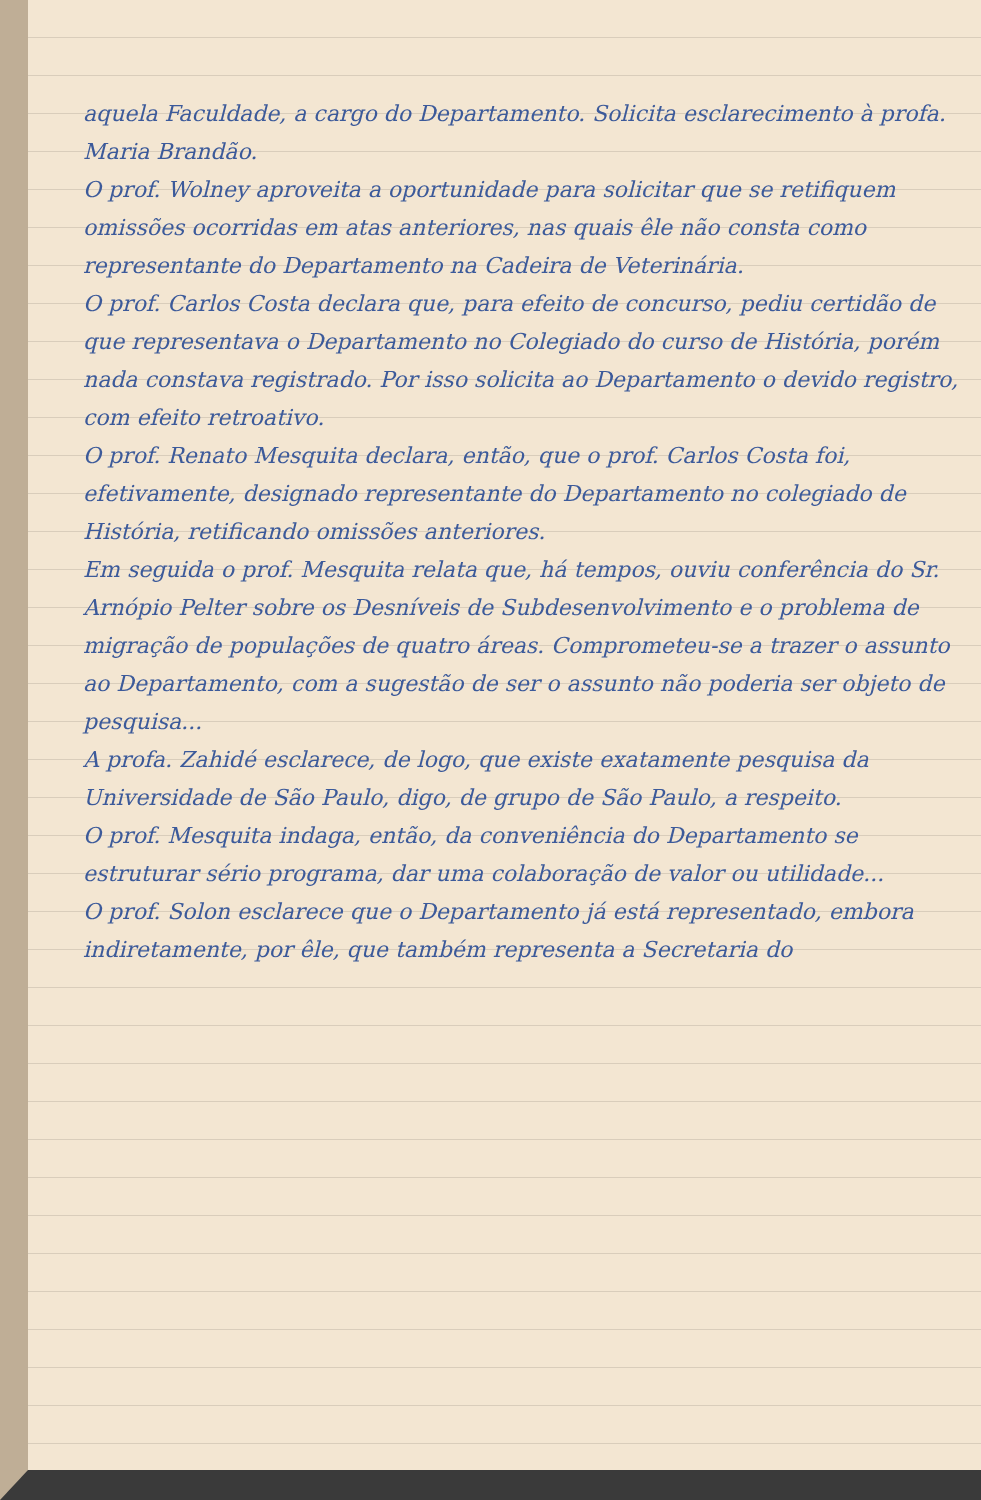aquela Faculdade, a cargo do Departamento. Solicita esclarecimento à profa. Maria Brandão.
O prof. Wolney aproveita a oportunidade para solicitar que se retifiquem omissões ocorridas em atas anteriores, nas quais êle não consta como representante do Departamento na Cadeira de Veterinária.
O prof. Carlos Costa declara que, para efeito de concurso, pediu certidão de que representava o Departamento no Colegiado do curso de História, porém nada constava registrado. Por isso solicita ao Departamento o devido registro, com efeito retroativo.
O prof. Renato Mesquita declara, então, que o prof. Carlos Costa foi, efetivamente, designado representante do Departamento no colegiado de História, retificando omissões anteriores.
Em seguida o prof. Mesquita relata que, há tempos, ouviu conferência do Sr. Arnópio Pelter sobre os Desníveis de Subdesenvolvimento e o problema de migração de populações de quatro áreas. Comprometeu-se a trazer o assunto ao Departamento, com a sugestão de ser o assunto não poderia ser objeto de pesquisa...
A profa. Zahidé esclarece, de logo, que existe exatamente pesquisa da Universidade de São Paulo, digo, de grupo de São Paulo, a respeito.
O prof. Mesquita indaga, então, da conveniência do Departamento se estruturar sério programa, dar uma colaboração de valor ou utilidade...
O prof. Solon esclarece que o Departamento já está representado, embora indiretamente, por êle, que também representa a Secretaria do